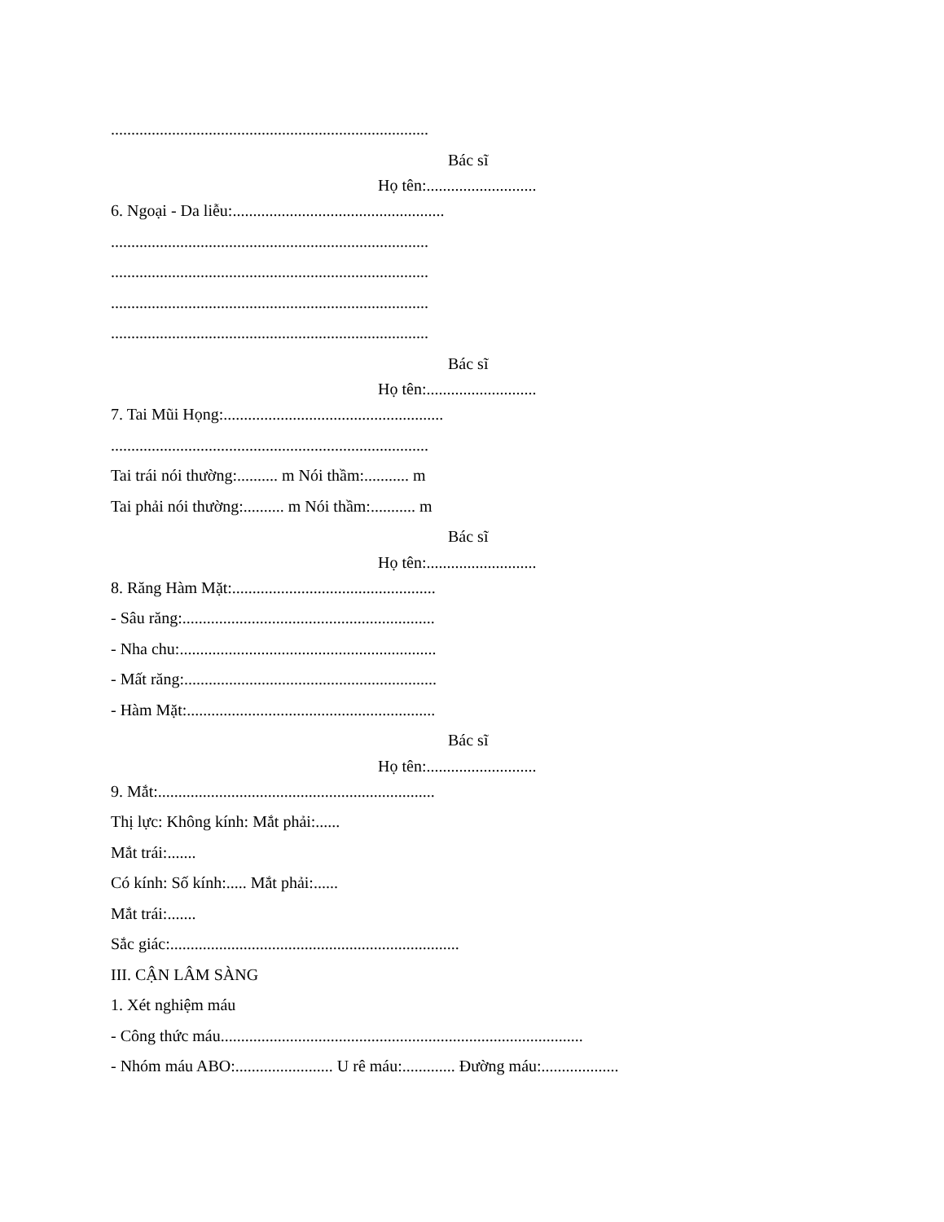..............................................................................
Bác sĩ
Họ tên:...........................
6. Ngoại - Da liễu:....................................................
..............................................................................
..............................................................................
..............................................................................
..............................................................................
Bác sĩ
Họ tên:...........................
7. Tai Mũi Họng:......................................................
..............................................................................
Tai trái nói thường:.......... m Nói thầm:........... m
Tai phải nói thường:.......... m Nói thầm:........... m
Bác sĩ
Họ tên:...........................
8. Răng Hàm Mặt:..................................................
- Sâu răng:..............................................................
- Nha chu:...............................................................
- Mất răng:..............................................................
- Hàm Mặt:.............................................................
Bác sĩ
Họ tên:...........................
9. Mắt:....................................................................
Thị lực: Không kính: Mắt phải:......
Mắt trái:.......
Có kính: Số kính:..... Mắt phải:......
Mắt trái:.......
Sắc giác:.......................................................................
III. CẬN LÂM SÀNG
1. Xét nghiệm máu
- Công thức máu.........................................................................................
- Nhóm máu ABO:........................ U rê máu:............. Đường máu:...................